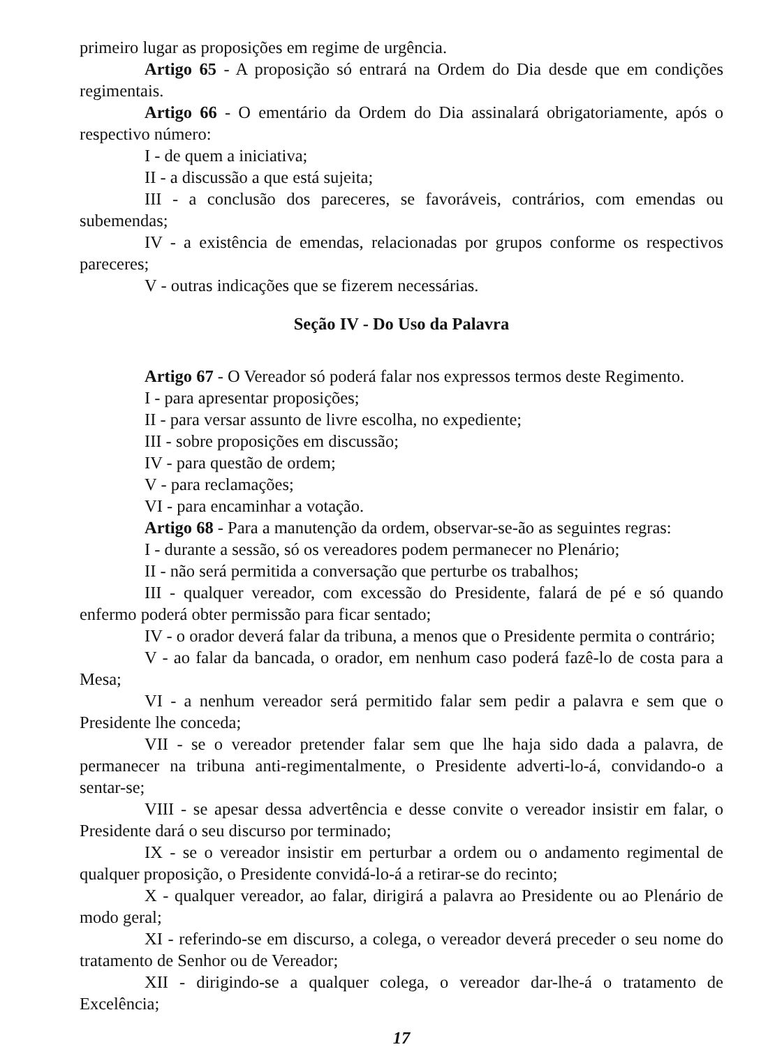primeiro lugar as proposições em regime de urgência.
Artigo 65 - A proposição só entrará na Ordem do Dia desde que em condições regimentais.
Artigo 66 - O ementário da Ordem do Dia assinalará obrigatoriamente, após o respectivo número:
I - de quem a iniciativa;
II - a discussão a que está sujeita;
III - a conclusão dos pareceres, se favoráveis, contrários, com emendas ou subemendas;
IV - a existência de emendas, relacionadas por grupos conforme os respectivos pareceres;
V - outras indicações que se fizerem necessárias.
Seção IV - Do Uso da Palavra
Artigo 67 - O Vereador só poderá falar nos expressos termos deste Regimento.
I - para apresentar proposições;
II - para versar assunto de livre escolha, no expediente;
III - sobre proposições em discussão;
IV - para questão de ordem;
V - para reclamações;
VI - para encaminhar a votação.
Artigo 68 - Para a manutenção da ordem, observar-se-ão as seguintes regras:
I - durante a sessão, só os vereadores podem permanecer no Plenário;
II - não será permitida a conversação que perturbe os trabalhos;
III - qualquer vereador, com excessão do Presidente, falará de pé e só quando enfermo poderá obter permissão para ficar sentado;
IV - o orador deverá falar da tribuna, a menos que o Presidente permita o contrário;
V - ao falar da bancada, o orador, em nenhum caso poderá fazê-lo de costa para a Mesa;
VI - a nenhum vereador será permitido falar sem pedir a palavra e sem que o Presidente lhe conceda;
VII - se o vereador pretender falar sem que lhe haja sido dada a palavra, de permanecer na tribuna anti-regimentalmente, o Presidente adverti-lo-á, convidando-o a sentar-se;
VIII - se apesar dessa advertência e desse convite o vereador insistir em falar, o Presidente dará o seu discurso por terminado;
IX - se o vereador insistir em perturbar a ordem ou o andamento regimental de qualquer proposição, o Presidente convidá-lo-á a retirar-se do recinto;
X - qualquer vereador, ao falar, dirigirá a palavra ao Presidente ou ao Plenário de modo geral;
XI - referindo-se em discurso, a colega, o vereador deverá preceder o seu nome do tratamento de Senhor ou de Vereador;
XII - dirigindo-se a qualquer colega, o vereador dar-lhe-á o tratamento de Excelência;
17